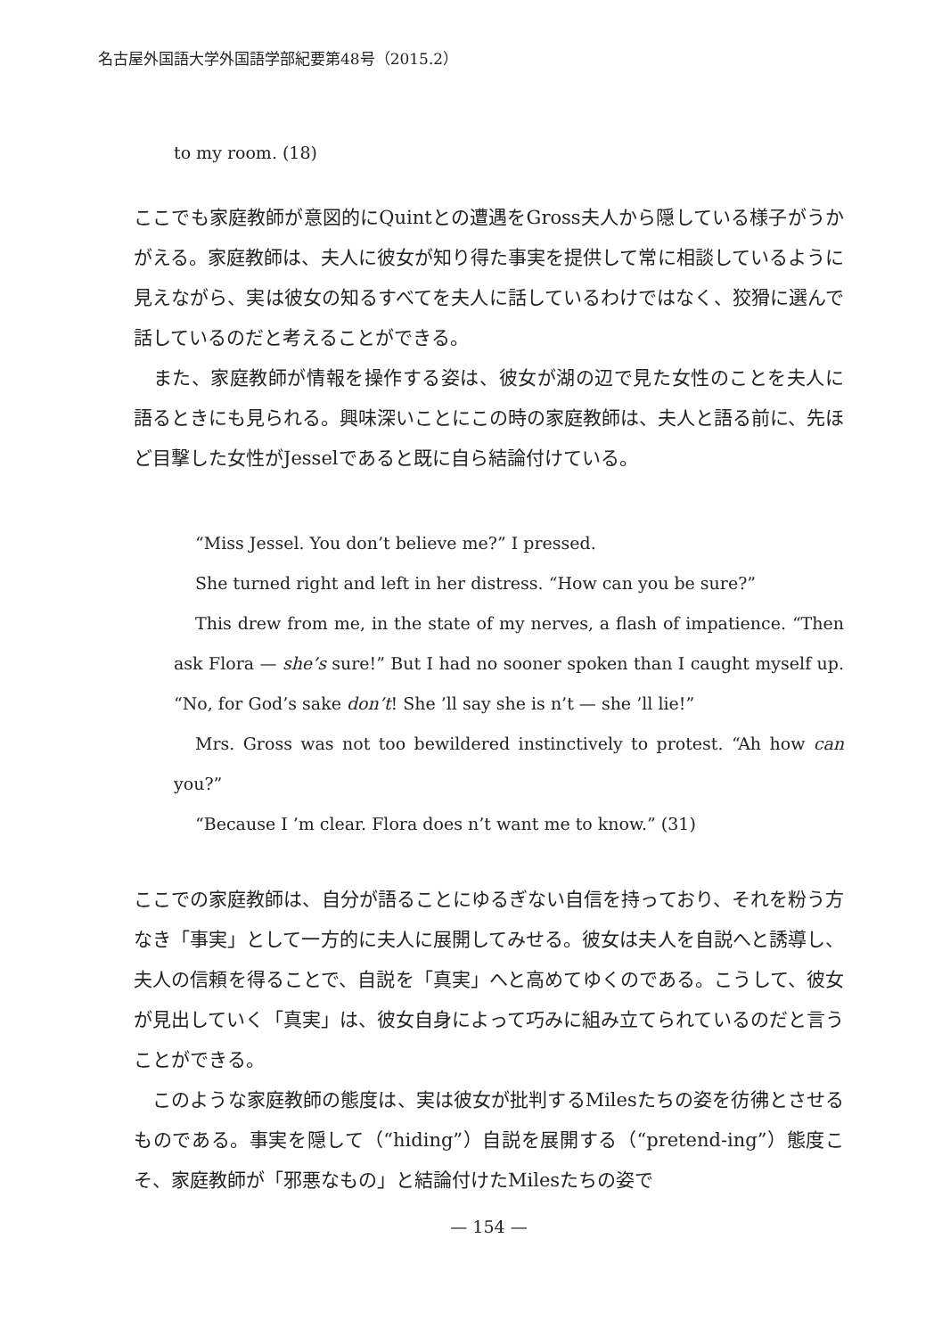名古屋外国語大学外国語学部紀要第48号（2015.2）
to my room. (18)
ここでも家庭教師が意図的にQuintとの遭遇をGross夫人から隠している様子がうかがえる。家庭教師は、夫人に彼女が知り得た事実を提供して常に相談しているように見えながら、実は彼女の知るすべてを夫人に話しているわけではなく、狡猾に選んで話しているのだと考えることができる。
　また、家庭教師が情報を操作する姿は、彼女が湖の辺で見た女性のことを夫人に語るときにも見られる。興味深いことにこの時の家庭教師は、夫人と語る前に、先ほど目撃した女性がJesselであると既に自ら結論付けている。
“Miss Jessel. You don’t believe me?” I pressed.
She turned right and left in her distress. “How can you be sure?”
This drew from me, in the state of my nerves, a flash of impatience. “Then ask Flora — she’s sure!” But I had no sooner spoken than I caught myself up. “No, for God’s sake don’t! She ’ll say she is n’t — she ’ll lie!”
Mrs. Gross was not too bewildered instinctively to protest. “Ah how can you?”
“Because I ’m clear. Flora does n’t want me to know.” (31)
ここでの家庭教師は、自分が語ることにゆるぎない自信を持っており、それを粉う方なき「事実」として一方的に夫人に展開してみせる。彼女は夫人を自説へと誘導し、夫人の信頼を得ることで、自説を「真実」へと高めてゆくのである。こうして、彼女が見出していく「真実」は、彼女自身によって巧みに組み立てられているのだと言うことができる。
　このような家庭教師の態度は、実は彼女が批判するMilesたちの姿を彷彿とさせるものである。事実を隠して（“hiding”）自説を展開する（“pretend-ing”）態度こそ、家庭教師が「邪悪なもの」と結論付けたMilesたちの姿で
— 154 —